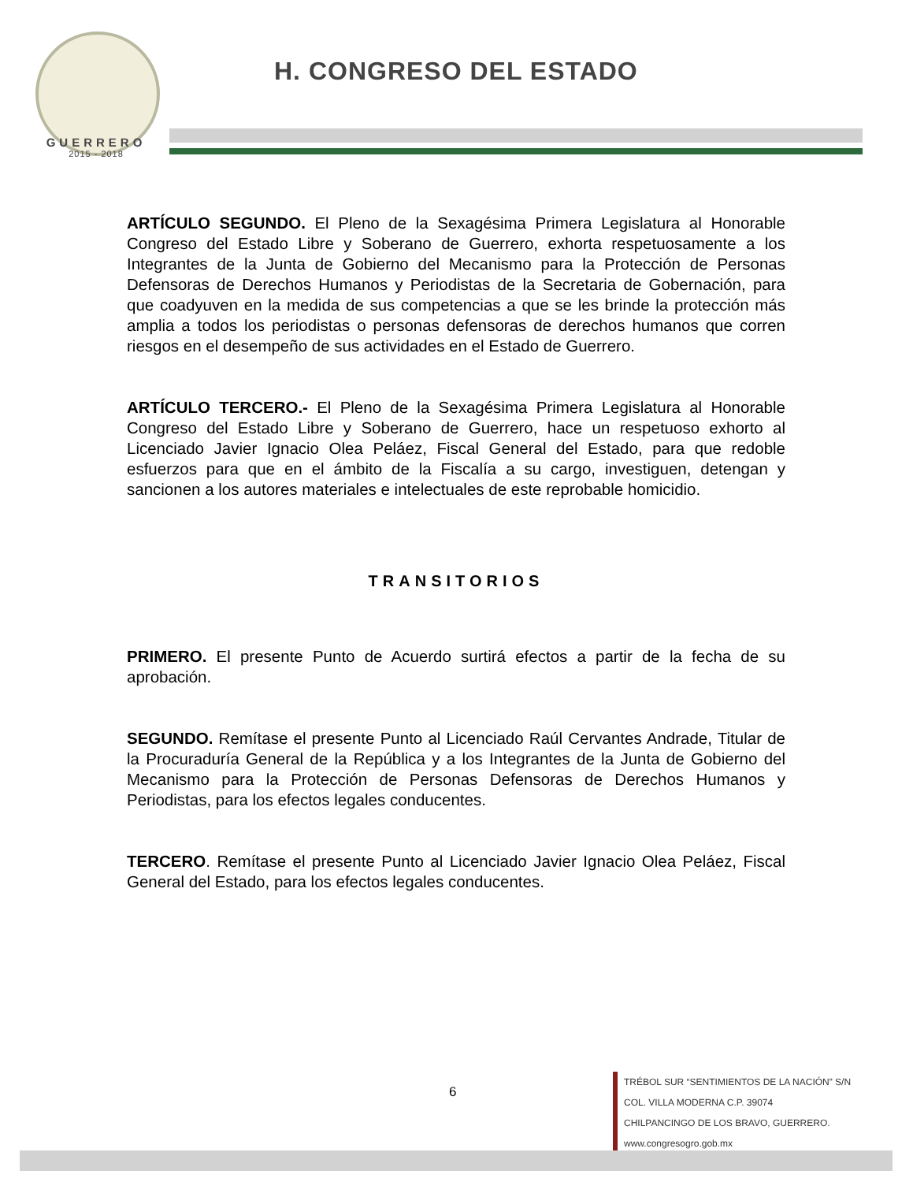GUERRERO
2015 - 2018
H. CONGRESO DEL ESTADO
ARTÍCULO SEGUNDO. El Pleno de la Sexagésima Primera Legislatura al Honorable Congreso del Estado Libre y Soberano de Guerrero, exhorta respetuosamente a los Integrantes de la Junta de Gobierno del Mecanismo para la Protección de Personas Defensoras de Derechos Humanos y Periodistas de la Secretaria de Gobernación, para que coadyuven en la medida de sus competencias a que se les brinde la protección más amplia a todos los periodistas o personas defensoras de derechos humanos que corren riesgos en el desempeño de sus actividades en el Estado de Guerrero.
ARTÍCULO TERCERO.- El Pleno de la Sexagésima Primera Legislatura al Honorable Congreso del Estado Libre y Soberano de Guerrero, hace un respetuoso exhorto al Licenciado Javier Ignacio Olea Peláez, Fiscal General del Estado, para que redoble esfuerzos para que en el ámbito de la Fiscalía a su cargo, investiguen, detengan y sancionen a los autores materiales e intelectuales de este reprobable homicidio.
TRANSITORIOS
PRIMERO. El presente Punto de Acuerdo surtirá efectos a partir de la fecha de su aprobación.
SEGUNDO. Remítase el presente Punto al Licenciado Raúl Cervantes Andrade, Titular de la Procuraduría General de la República y a los Integrantes de la Junta de Gobierno del Mecanismo para la Protección de Personas Defensoras de Derechos Humanos y Periodistas, para los efectos legales conducentes.
TERCERO. Remítase el presente Punto al Licenciado Javier Ignacio Olea Peláez, Fiscal General del Estado, para los efectos legales conducentes.
6
TRÉBOL SUR “SENTIMIENTOS DE LA NACIÓN” S/N
COL. VILLA MODERNA C.P. 39074
CHILPANCINGO DE LOS BRAVO, GUERRERO.
www.congresogro.gob.mx